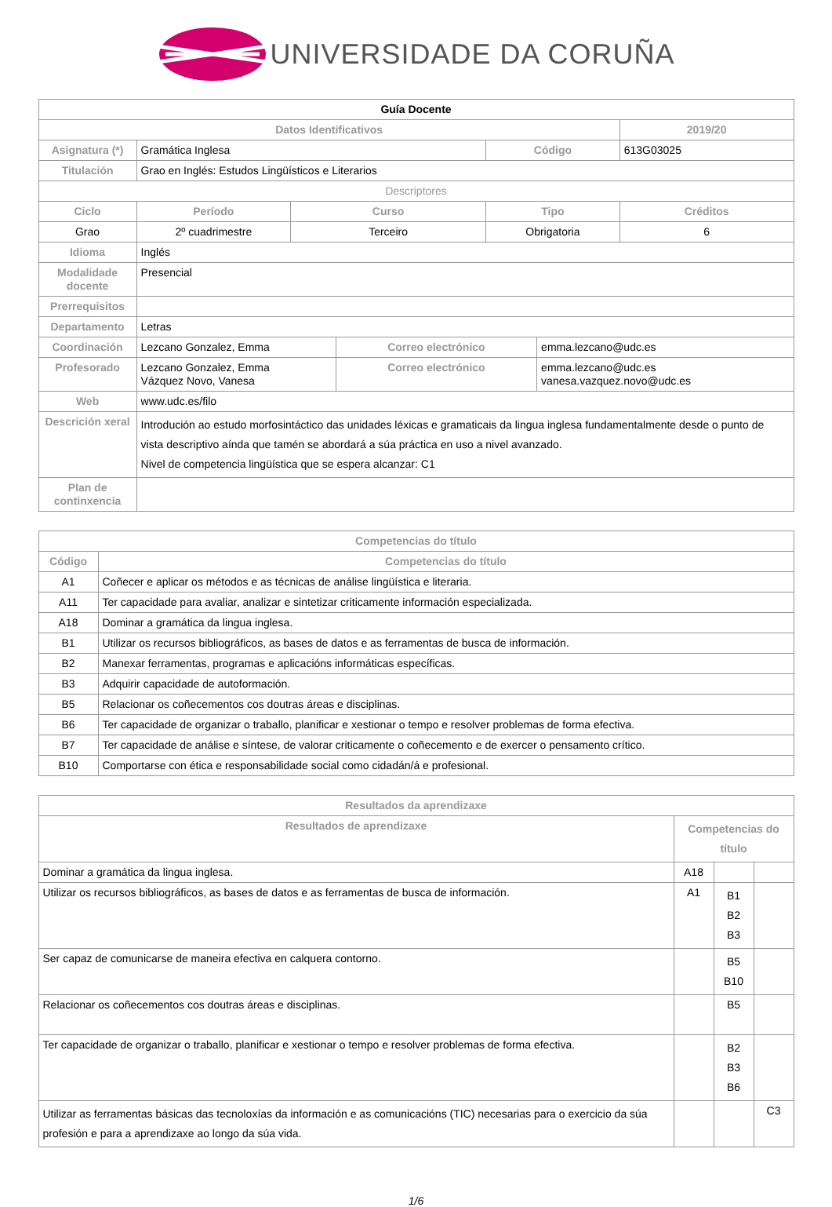UNIVERSIDADE DA CORUÑA
| Guía Docente | | | | | | |
| --- | --- | --- | --- | --- | --- | --- |
| Datos Identificativos | | | | | | 2019/20 |
| Asignatura (*) | Gramática Inglesa | | | Código | | 613G03025 |
| Titulación | Grao en Inglés: Estudos Lingüísticos e Literarios | | | | | |
| Descriptores | | | | | | |
| Ciclo | Período | Curso | | Tipo | | Créditos |
| Grao | 2º cuadrimestre | Terceiro | | Obrigatoria | | 6 |
| Idioma | Inglés | | | | | |
| Modalidade docente | Presencial | | | | | |
| Prerrequisitos | | | | | | |
| Departamento | Letras | | | | | |
| Coordinación | Lezcano Gonzalez, Emma | | Correo electrónico | | emma.lezcano@udc.es | |
| Profesorado | Lezcano Gonzalez, Emma Vázquez Novo, Vanesa | | Correo electrónico | | emma.lezcano@udc.es vanesa.vazquez.novo@udc.es | |
| Web | www.udc.es/filo | | | | | |
| Descrición xeral | Introdución ao estudo morfosintáctico das unidades léxicas e gramaticais da lingua inglesa fundamentalmente desde o punto de vista descriptivo aínda que tamén se abordará a súa práctica en uso a nivel avanzado. Nivel de competencia lingüística que se espera alcanzar: C1 | | | | | |
| Plan de continxencia | | | | | | |
| Competencias do título | |
| --- | --- |
| Código | Competencias do título |
| A1 | Coñecer e aplicar os métodos e as técnicas de análise lingüística e literaria. |
| A11 | Ter capacidade para avaliar, analizar e sintetizar criticamente información especializada. |
| A18 | Dominar a gramática da lingua inglesa. |
| B1 | Utilizar os recursos bibliográficos, as bases de datos e as ferramentas de busca de información. |
| B2 | Manexar ferramentas, programas e aplicacións informáticas específicas. |
| B3 | Adquirir capacidade de autoformación. |
| B5 | Relacionar os coñecementos cos doutras áreas e disciplinas. |
| B6 | Ter capacidade de organizar o traballo, planificar e xestionar o tempo e resolver problemas de forma efectiva. |
| B7 | Ter capacidade de análise e síntese, de valorar criticamente o coñecemento e de exercer o pensamento crítico. |
| B10 | Comportarse con ética e responsabilidade social como cidadán/á e profesional. |
| Resultados da aprendizaxe | | | |
| --- | --- | --- | --- |
| Resultados de aprendizaxe | Competencias do título | | |
| Dominar a gramática da lingua inglesa. | A18 | | |
| Utilizar os recursos bibliográficos, as bases de datos e as ferramentas de busca de información. | A1 | B1 B2 B3 | |
| Ser capaz de comunicarse de maneira efectiva en calquera contorno. | | B5 B10 | |
| Relacionar os coñecementos cos doutras áreas e disciplinas. | | B5 | |
| Ter capacidade de organizar o traballo, planificar e xestionar o tempo e resolver problemas de forma efectiva. | | B2 B3 B6 | |
| Utilizar as ferramentas básicas das tecnoloxías da información e as comunicacións (TIC) necesarias para o exercicio da súa profesión e para a aprendizaxe ao longo da súa vida. | | | C3 |
1/6